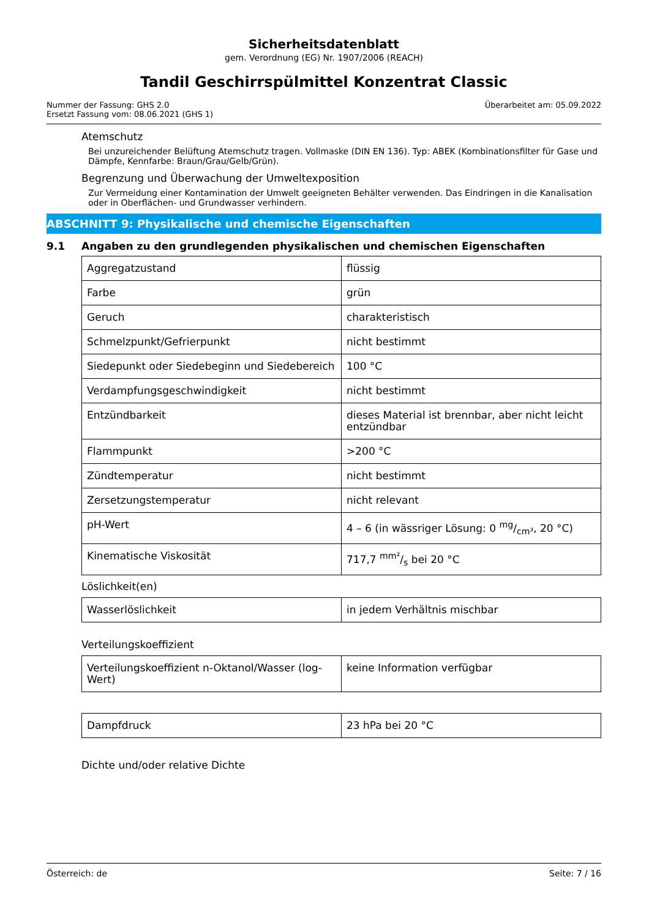Sicherheitsdatenblatt
gem. Verordnung (EG) Nr. 1907/2006 (REACH)
Tandil Geschirrspülmittel Konzentrat Classic
Nummer der Fassung: GHS 2.0
Ersetzt Fassung vom: 08.06.2021 (GHS 1)
Überarbeitet am: 05.09.2022
Atemschutz
Bei unzureichender Belüftung Atemschutz tragen. Vollmaske (DIN EN 136). Typ: ABEK (Kombinationsfilter für Gase und Dämpfe, Kennfarbe: Braun/Grau/Gelb/Grün).
Begrenzung und Überwachung der Umweltexposition
Zur Vermeidung einer Kontamination der Umwelt geeigneten Behälter verwenden. Das Eindringen in die Kanalisation oder in Oberflächen- und Grundwasser verhindern.
ABSCHNITT 9: Physikalische und chemische Eigenschaften
9.1 Angaben zu den grundlegenden physikalischen und chemischen Eigenschaften
| Aggregatzustand | flüssig |
| Farbe | grün |
| Geruch | charakteristisch |
| Schmelzpunkt/Gefrierpunkt | nicht bestimmt |
| Siedepunkt oder Siedebeginn und Siedebereich | 100 °C |
| Verdampfungsgeschwindigkeit | nicht bestimmt |
| Entzündbarkeit | dieses Material ist brennbar, aber nicht leicht entzündbar |
| Flammpunkt | >200 °C |
| Zündtemperatur | nicht bestimmt |
| Zersetzungstemperatur | nicht relevant |
| pH-Wert | 4 – 6 (in wässriger Lösung: 0 mg/cm³, 20 °C) |
| Kinematische Viskosität | 717,7 mm²/s bei 20 °C |
Löslichkeit(en)
| Wasserlöslichkeit | in jedem Verhältnis mischbar |
Verteilungskoeffizient
| Verteilungskoeffizient n-Oktanol/Wasser (log-Wert) | keine Information verfügbar |
| Dampfdruck | 23 hPa bei 20 °C |
Dichte und/oder relative Dichte
Österreich: de Seite: 7 / 16